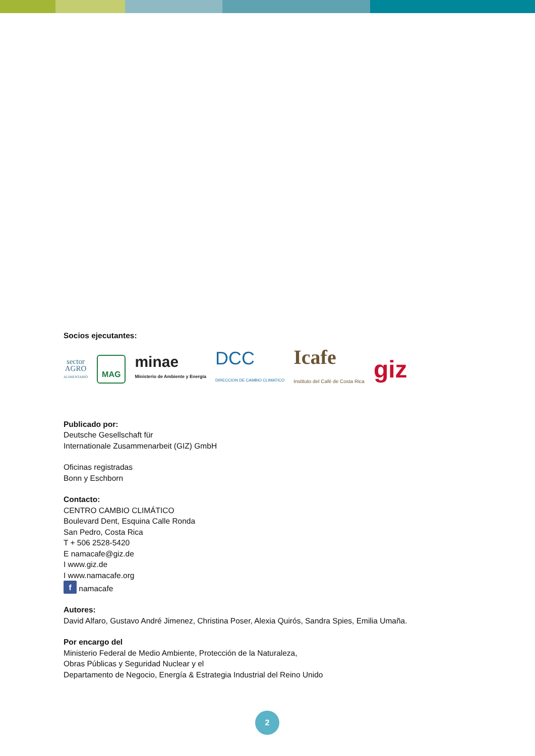Socios ejecutantes:
sector
AGRO
ALIMENTARIO MAG minae
Ministerio de Ambiente y Energía DCC
DIRECCION DE CAMBIO CLIMATICO Icafe
Instituto del Café de Costa Rica giz
Publicado por:
Deutsche Gesellschaft für
Internationale Zusammenarbeit (GIZ) GmbH
Oficinas registradas
Bonn y Eschborn
Contacto:
CENTRO CAMBIO CLIMÁTICO
Boulevard Dent, Esquina Calle Ronda
San Pedro, Costa Rica
T + 506 2528-5420
E namacafe@giz.de
I www.giz.de
I www.namacafe.org
f namacafe
Autores:
David Alfaro, Gustavo André Jimenez, Christina Poser, Alexia Quirós, Sandra Spies, Emilia Umaña.
Por encargo del
Ministerio Federal de Medio Ambiente, Protección de la Naturaleza,
Obras Públicas y Seguridad Nuclear y el
Departamento de Negocio, Energía & Estrategia Industrial del Reino Unido
2